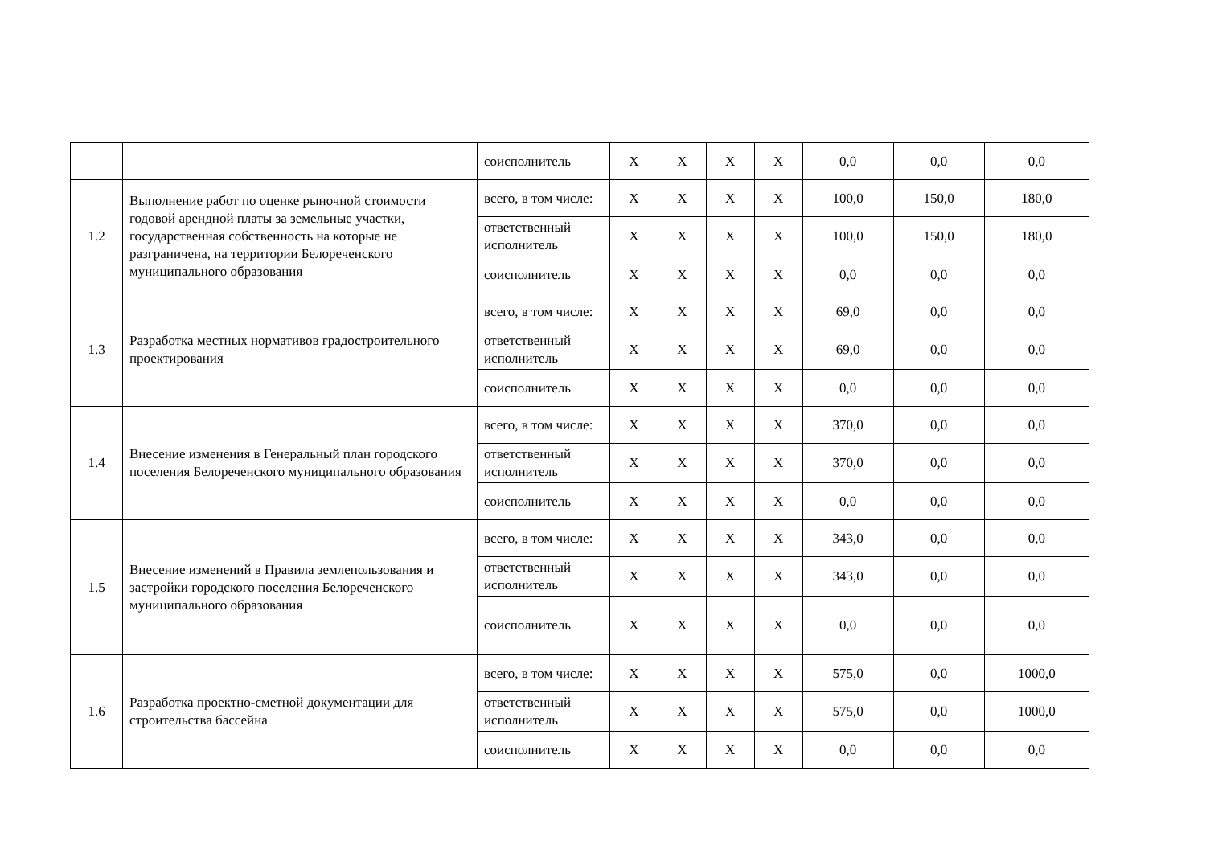| | | соисполнитель | X | X | X | X | 0,0 | 0,0 | 0,0 |
| 1.2 | Выполнение работ по оценке рыночной стоимости годовой арендной платы за земельные участки, государственная собственность на которые не разграничена, на территории Белореченского муниципального образования | всего, в том числе: | X | X | X | X | 100,0 | 150,0 | 180,0 |
| | | ответственный исполнитель | X | X | X | X | 100,0 | 150,0 | 180,0 |
| | | соисполнитель | X | X | X | X | 0,0 | 0,0 | 0,0 |
| 1.3 | Разработка местных нормативов градостроительного проектирования | всего, в том числе: | X | X | X | X | 69,0 | 0,0 | 0,0 |
| | | ответственный исполнитель | X | X | X | X | 69,0 | 0,0 | 0,0 |
| | | соисполнитель | X | X | X | X | 0,0 | 0,0 | 0,0 |
| 1.4 | Внесение изменения в Генеральный план городского поселения Белореченского муниципального образования | всего, в том числе: | X | X | X | X | 370,0 | 0,0 | 0,0 |
| | | ответственный исполнитель | X | X | X | X | 370,0 | 0,0 | 0,0 |
| | | соисполнитель | X | X | X | X | 0,0 | 0,0 | 0,0 |
| 1.5 | Внесение изменений в Правила землепользования и застройки городского поселения Белореченского муниципального образования | всего, в том числе: | X | X | X | X | 343,0 | 0,0 | 0,0 |
| | | ответственный исполнитель | X | X | X | X | 343,0 | 0,0 | 0,0 |
| | | соисполнитель | X | X | X | X | 0,0 | 0,0 | 0,0 |
| 1.6 | Разработка проектно-сметной документации для строительства бассейна | всего, в том числе: | X | X | X | X | 575,0 | 0,0 | 1000,0 |
| | | ответственный исполнитель | X | X | X | X | 575,0 | 0,0 | 1000,0 |
| | | соисполнитель | X | X | X | X | 0,0 | 0,0 | 0,0 |